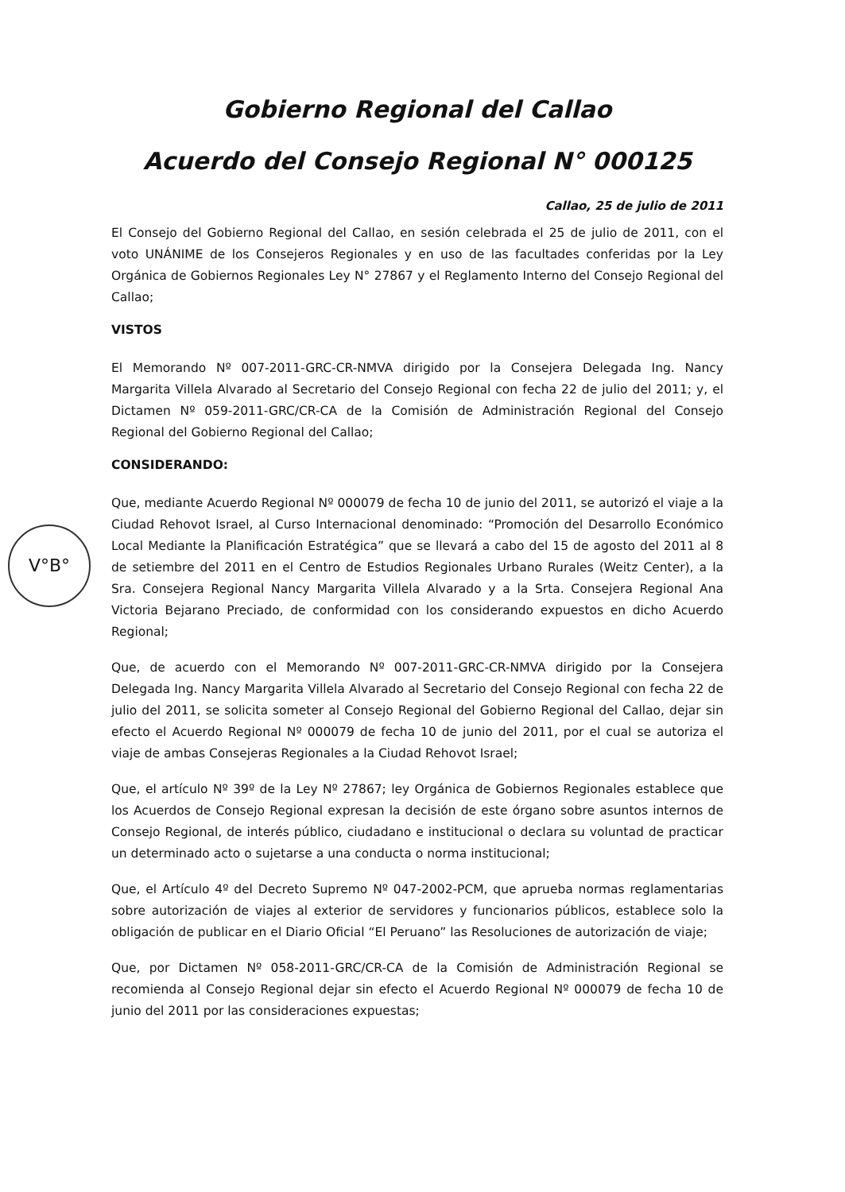V°B°
Gobierno Regional del Callao
Acuerdo del Consejo Regional N° 000125
Callao, 25 de julio de 2011
El Consejo del Gobierno Regional del Callao, en sesión celebrada el 25 de julio de 2011, con el voto UNÁNIME de los Consejeros Regionales y en uso de las facultades conferidas por la Ley Orgánica de Gobiernos Regionales Ley N° 27867 y el Reglamento Interno del Consejo Regional del Callao;
VISTOS
El Memorando Nº 007-2011-GRC-CR-NMVA dirigido por la Consejera Delegada Ing. Nancy Margarita Villela Alvarado al Secretario del Consejo Regional con fecha 22 de julio del 2011; y, el Dictamen Nº 059-2011-GRC/CR-CA de la Comisión de Administración Regional del Consejo Regional del Gobierno Regional del Callao;
CONSIDERANDO:
Que, mediante Acuerdo Regional Nº 000079 de fecha 10 de junio del 2011, se autorizó el viaje a la Ciudad Rehovot Israel, al Curso Internacional denominado: “Promoción del Desarrollo Económico Local Mediante la Planificación Estratégica” que se llevará a cabo del 15 de agosto del 2011 al 8 de setiembre del 2011 en el Centro de Estudios Regionales Urbano Rurales (Weitz Center), a la Sra. Consejera Regional Nancy Margarita Villela Alvarado y a la Srta. Consejera Regional Ana Victoria Bejarano Preciado, de conformidad con los considerando expuestos en dicho Acuerdo Regional;
Que, de acuerdo con el Memorando Nº 007-2011-GRC-CR-NMVA dirigido por la Consejera Delegada Ing. Nancy Margarita Villela Alvarado al Secretario del Consejo Regional con fecha 22 de julio del 2011, se solicita someter al Consejo Regional del Gobierno Regional del Callao, dejar sin efecto el Acuerdo Regional Nº 000079 de fecha 10 de junio del 2011, por el cual se autoriza el viaje de ambas Consejeras Regionales a la Ciudad Rehovot Israel;
Que, el artículo Nº 39º de la Ley Nº 27867; ley Orgánica de Gobiernos Regionales establece que los Acuerdos de Consejo Regional expresan la decisión de este órgano sobre asuntos internos de Consejo Regional, de interés público, ciudadano e institucional o declara su voluntad de practicar un determinado acto o sujetarse a una conducta o norma institucional;
Que, el Artículo 4º del Decreto Supremo Nº 047-2002-PCM, que aprueba normas reglamentarias sobre autorización de viajes al exterior de servidores y funcionarios públicos, establece solo la obligación de publicar en el Diario Oficial “El Peruano” las Resoluciones de autorización de viaje;
Que, por Dictamen Nº 058-2011-GRC/CR-CA de la Comisión de Administración Regional se recomienda al Consejo Regional dejar sin efecto el Acuerdo Regional Nº 000079 de fecha 10 de junio del 2011 por las consideraciones expuestas;